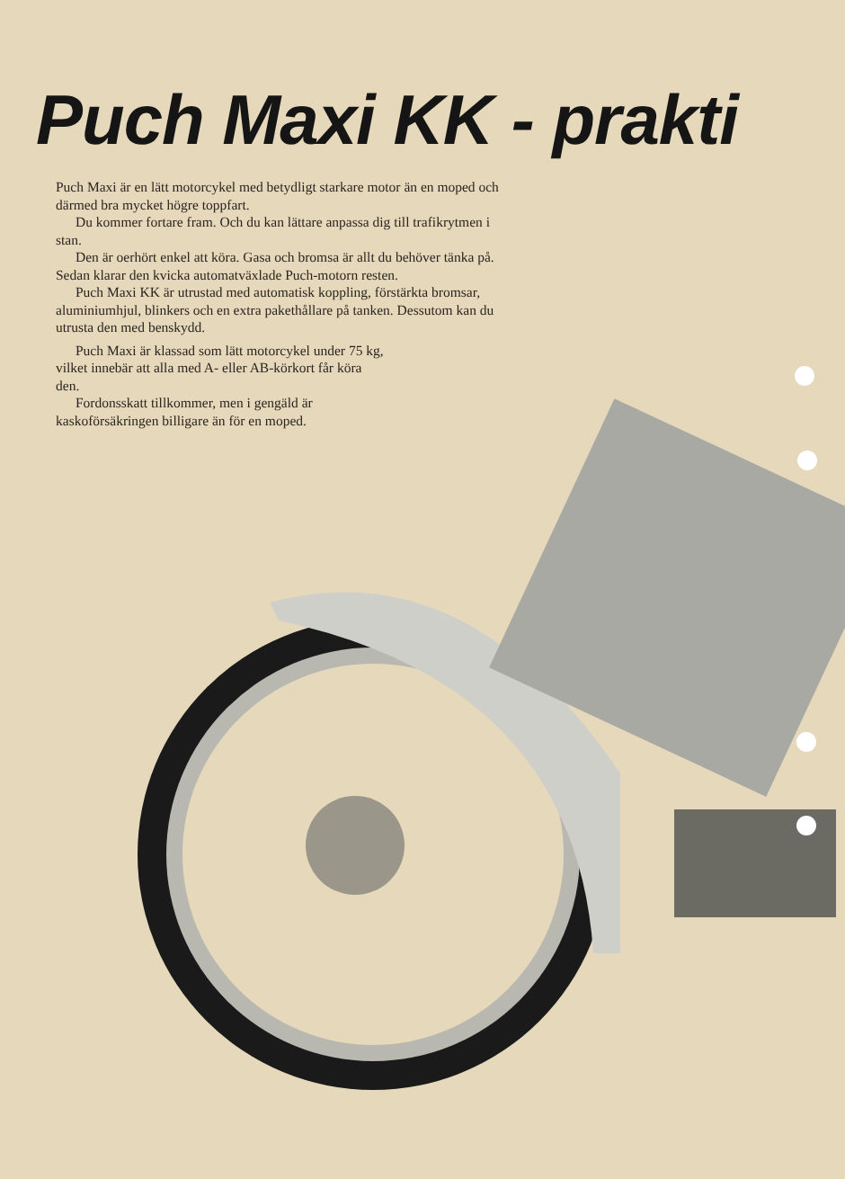Puch Maxi KK - prakti
Puch Maxi är en lätt motorcykel med betydligt starkare motor än en moped och därmed bra mycket högre toppfart.
Du kommer fortare fram. Och du kan lättare anpassa dig till trafikrytmen i stan.
Den är oerhört enkel att köra. Gasa och bromsa är allt du behöver tänka på. Sedan klarar den kvicka automatväxlade Puch-motorn resten.
Puch Maxi KK är utrustad med automatisk koppling, förstärkta bromsar, aluminiumhjul, blinkers och en extra pakethållare på tanken. Dessutom kan du utrusta den med benskydd.
Puch Maxi är klassad som lätt motorcykel under 75 kg, vilket innebär att alla med A- eller AB-körkort får köra den.
Fordonsskatt tillkommer, men i gengäld är kaskoförsäkringen billigare än för en moped.